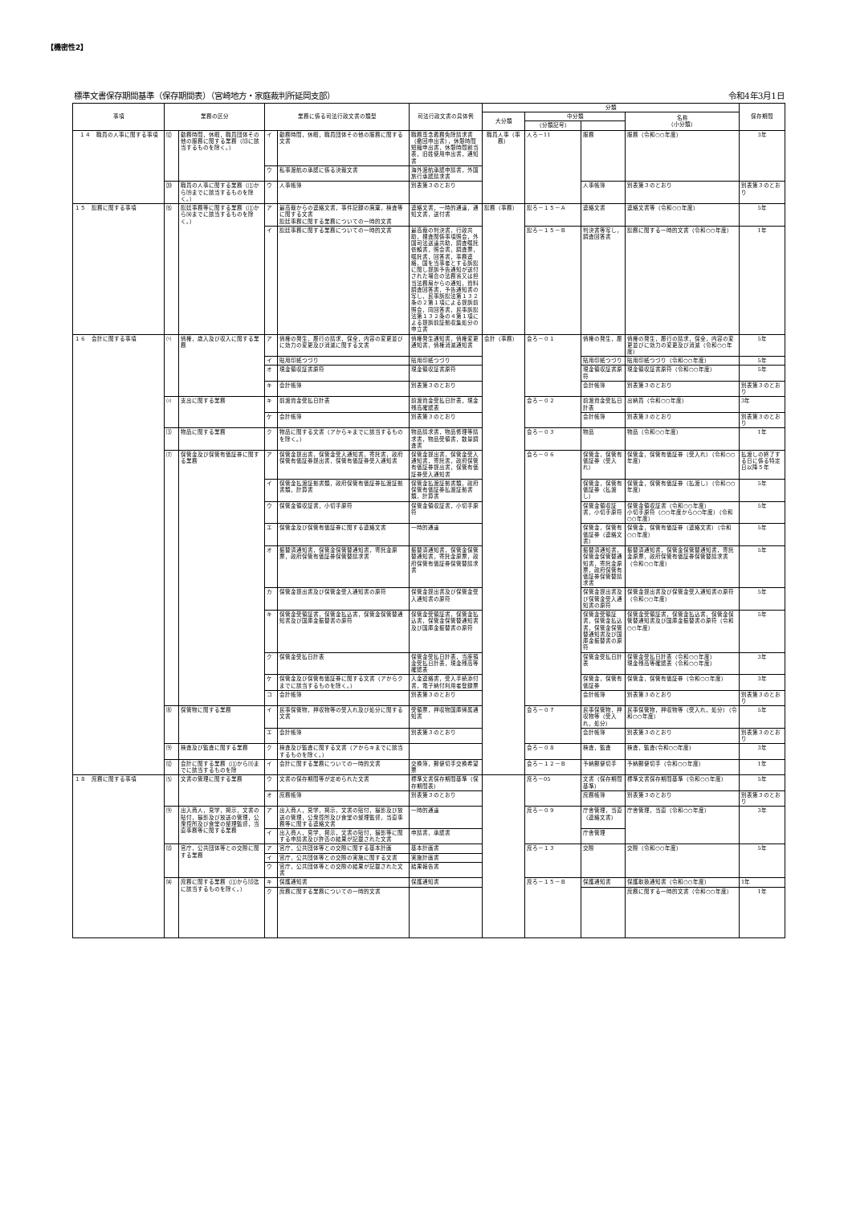【機密性2】
標準文書保存期間基準（保存期間表）（宮崎地方・家庭裁判所延岡支部） 令和4年3月1日
| 事項 | 業務の区分 | | 業務に係る司法行政文書の類型 | | 司法行政文書の具体例 | 分類 | | | | 保存期間 |
| --- | --- | --- | --- | --- | --- | --- | --- | --- | --- | --- |
| | | | | | | 大分類 | 中分類 | | 名称 （小分類） | |
| | | | | | | | （分類記号） | | | |
| １４ 職員の人事に関する事項 | ⑿ | 勤務時間，休暇，職員団体その他の服務に関する業務（⒀に該当するものを除く。） | イ | 勤務時間，休暇，職員団体その他の服務に関する文書 | 職務専念義務免除請求書（撤回申出書），休憩時間短縮申出書，休憩時間割当表，旧姓使用申出書，通知書 | 職員人事（事務） | 人ろ－11 | 服務 | 服務（令和○○年度） | 3年 |
| | | | ウ | 私事渡航の承認に係る決裁文書 | 海外渡航承認申請書，外国旅行承認請求書 | | | | | |
| | ⒇ | 職員の人事に関する業務（⑴から⒆までに該当するものを除く。） | ウ | 人事帳簿 | 別表第３のとおり | | | 人事帳簿 | 別表第３のとおり | 別表第３のとおり |
| １５ 訟務に関する事項 | ⒂ | 訟廷事務等に関する業務（⑴から⒁までに該当するものを除く。） | ア | 最高裁からの連絡文書，事件記録の廃棄，検査等に関する文書 訟廷事務に関する業務についての一時的文書 | 連絡文書，一時的通達，通知文書，送付書 | 訟務（事務） | 訟ろ－１５－Ａ | 連絡文書 | 連絡文書等（令和○○年度） | 5年 |
| | | | イ | 訟廷事務に関する業務についての一時的文書 | 最高裁の判決書，行政共助，捜査関係事項照会，外国司法送達共助，調査嘱託依頼書，照会書，調査票，嘱託書，回答書，事務連絡，国を当事者とする訴訟に関し提訴予告通知が送付された場合の法務省又は担当法務局からの通知，資料調査回答書，予告通知書の写し，民事訴訟法第１３２条の２第１項による提訴前照会，同回答書，民事訴訟法第１３２条の４第１項による提訴前証拠収集処分の申立書 | | 訟ろ－１５－Ｂ | 判決書等写し，調査回答書 | 訟務に関する一時的文書（令和○○年度） | 1年 |
| １６ 会計に関する事項 | ⑴ | 債権，歳入及び収入に関する業務 | ア | 債権の発生，履行の請求，保全，内容の変更並びに効力の変更及び消滅に関する文書 | 債権発生通知書，債権変更通知書，債権消滅通知書 | 会計（事務） | 会ろ－０１ | 債権の発生，履 | 債権の発生，履行の請求，保全，内容の変更並びに効力の変更及び消滅（令和○○年度） | 5年 |
| | | | イ | 貼用印紙つづり | 貼用印紙つづり | | | 貼用印紙つづり | 貼用印紙つづり（令和○○年度） | 5年 |
| | | | オ | 現金領収証書原符 | 現金領収証書原符 | | | 現金領収証書原符 | 現金領収証書原符（令和○○年度） | 5年 |
| | | | キ | 会計帳簿 | 別表第３のとおり | | | 会計帳簿 | 別表第３のとおり | 別表第３のとおり |
| | ⑵ | 支出に関する業務 | キ | 前渡資金受払日計表 | 前渡資金受払日計表，現金残高確認表 | | 会ろ－０２ | 前渡資金受払日計表 | 出納員（令和○○年度） | 3年 |
| | | | ケ | 会計帳簿 | 別表第３のとおり | | | 会計帳簿 | 別表第３のとおり | 別表第３のとおり |
| | ⑶ | 物品に関する業務 | ク | 物品に関する文書（アからキまでに該当するものを除く。） | 物品請求書，物品修理等請求書，物品受領書，数量調査書 | | 会ろ－０３ | 物品 | 物品（令和○○年度） | 1年 |
| | ⑺ | 保管金及び保管有価証券に関する業務 | ア | 保管金提出書，保管金受入通知書，寄託書，政府保管有価証券提出書，保管有価証券受入通知書 | 保管金提出書，保管金受入通知書，寄託書，政府保管有価証券提出書，保管有価証券受入通知書 | | 会ろ－０６ | 保管金，保管有価証券（受入れ） | 保管金，保管有価証券（受入れ）（令和○○年度） | 払渡しの終了する日に係る特定日以降５年 |
| | | | イ | 保管金払渡証拠書類，政府保管有価証券払渡証拠書類，計算書 | 保管金払渡証拠書類，政府保管有価証券払渡証拠書類，計算書 | | | 保管金，保管有価証券（払渡し） | 保管金，保管有価証券（払渡し）（令和○○年度） | 5年 |
| | | | ウ | 保管金領収証書，小切手原符 | 保管金領収証書，小切手原符 | | | 保管金領収証書，小切手原符 | 保管金領収証書（令和○○年度） 小切手原符（○○年度から○○年度）（令和○○年度） | 5年 |
| | | | エ | 保管金及び保管有価証券に関する連絡文書 | 一時的通達 | | | 保管金，保管有価証券（連絡文書） | 保管金，保管有価証券（連絡文書）（令和○○年度） | 5年 |
| | | | オ | 振替済通知書，保管金保管替通知書，寄託金原票，政府保管有価証券保管替請求書 | 振替済通知書，保管金保管替通知書，寄託金原票，政府保管有価証券保管替請求書 | | | 振替済通知書，保管金保管替通知書，寄託金原票，政府保管有価証券保管替請求書 | 振替済通知書，保管金保管替通知書，寄託金原票，政府保管有価証券保管替請求書（令和○○年度） | 5年 |
| | | | カ | 保管金提出書及び保管金受入通知書の原符 | 保管金提出書及び保管金受入通知書の原符 | | | 保管金提出書及び保管金受入通知書の原符 | 保管金提出書及び保管金受入通知書の原符（令和○○年度） | 5年 |
| | | | キ | 保管金受領証書，保管金払込書，保管金保管替通知書及び国庫金振替書の原符 | 保管金受領証書，保管金払込書，保管金保管替通知書及び国庫金振替書の原符 | | | 保管金受領証書，保管金払込書，保管金保管替通知書及び国庫金振替書の原符 | 保管金受領証書，保管金払込書，保管金保管替通知書及び国庫金振替書の原符（令和○○年度） | 5年 |
| | | | ク | 保管金受払日計表 | 保管金受払日計表，当座預金受払日計表，現金残高等確認表 | | | 保管金受払日計表 | 保管金受払日計表（令和○○年度） 現金残高等確認表（令和○○年度） | 3年 |
| | | | ケ | 保管金及び保管有価証券に関する文書（アからクまでに該当するものを除く。） | 入金連絡書，受入手続添付書，電子納付利用者登録票 | | | 保管金，保管有価証券 | 保管金，保管有価証券（令和○○年度） | 3年 |
| | | | コ | 会計帳簿 | 別表第３のとおり | | | 会計帳簿 | 別表第３のとおり | 別表第３のとおり |
| | ⑻ | 保管物に関する業務 | イ | 民事保管物，押収物等の受入れ及び処分に関する文書 | 受領票，押収物国庫帰属通知書 | | 会ろ－０７ | 民事保管物，押収物等（受入れ，処分） | 民事保管物，押収物等（受入れ，処分）（令和○○年度） | 5年 |
| | | | エ | 会計帳簿 | 別表第３のとおり | | | 会計帳簿 | 別表第３のとおり | 別表第３のとおり |
| | ⑼ | 検査及び監査に関する業務 | ク | 検査及び監査に関する文書（アからキまでに該当するものを除く。） | | | 会ろ－０８ | 検査，監査 | 検査，監査(令和○○年度) | 3年 |
| | ⑿ | 会計に関する業務（⑴から⑾までに該当するものを除 | イ | 会計に関する業務についての一時的文書 | 交換簿，郵便切手交換希望票 | | 会ろ－１２－Ｂ | 予納郵便切手 | 予納郵便切手（令和○○年度） | 1年 |
| １８ 庶務に関する事項 | ⑸ | 文書の管理に関する業務 | ウ | 文書の保存期間等が定められた文書 | 標準文書保存期間基準（保存期間表） | | 庶ろ－05 | 文書（保存期間基準） | 標準文書保存期間基準（令和○○年度） | 5年 |
| | | | オ | 庶務帳簿 | 別表第３のとおり | | | 庶務帳簿 | 別表第３のとおり | 別表第３のとおり |
| | ⑼ | 出入商人，見学，掲示，文書の貼付，撮影及び放送の管理，公衆控所及び食堂の整理監督，当直事務等に関する業務 | ア | 出入商人，見学，掲示，文書の貼付，撮影及び放送の管理，公衆控所及び食堂の整理監督，当直事務等に関する連絡文書 | 一時的通達 | | 庶ろ－０９ | 庁舎管理，当直（連絡文書） | 庁舎管理，当直（令和○○年度） | 3年 |
| | | | イ | 出入商人，見学，掲示，文書の貼付，撮影等に関する申請書及び許否の結果が記載された文書 | 申請書，承認書 | | | 庁舎管理 | | |
| | ⒀ | 官庁，公共団体等との交際に関する業務 | ア | 官庁，公共団体等との交際に関する基本計画 | 基本計画書 | | 庶ろ－１３ | 交際 | 交際（令和○○年度） | 5年 |
| | | | イ | 官庁，公共団体等との交際の実施に関する文書 | 実施計画書 | | | | | |
| | | | ウ | 官庁，公共団体等との交際の結果が記載された文書 | 結果報告書 | | | | | |
| | ⒁ | 庶務に関する業務（⑴から⒀迄に該当するものを除く。） | キ | 保護通知書 | 保護通知書 | | 庶ろ－１５－Ｂ | 保護通知書 | 保護取扱通知書（令和○○年度） | 1年 |
| | | | ク | 庶務に関する業務についての一時的文書 | | | | | 庶務に関する一時的文書（令和○○年度） | 1年 |